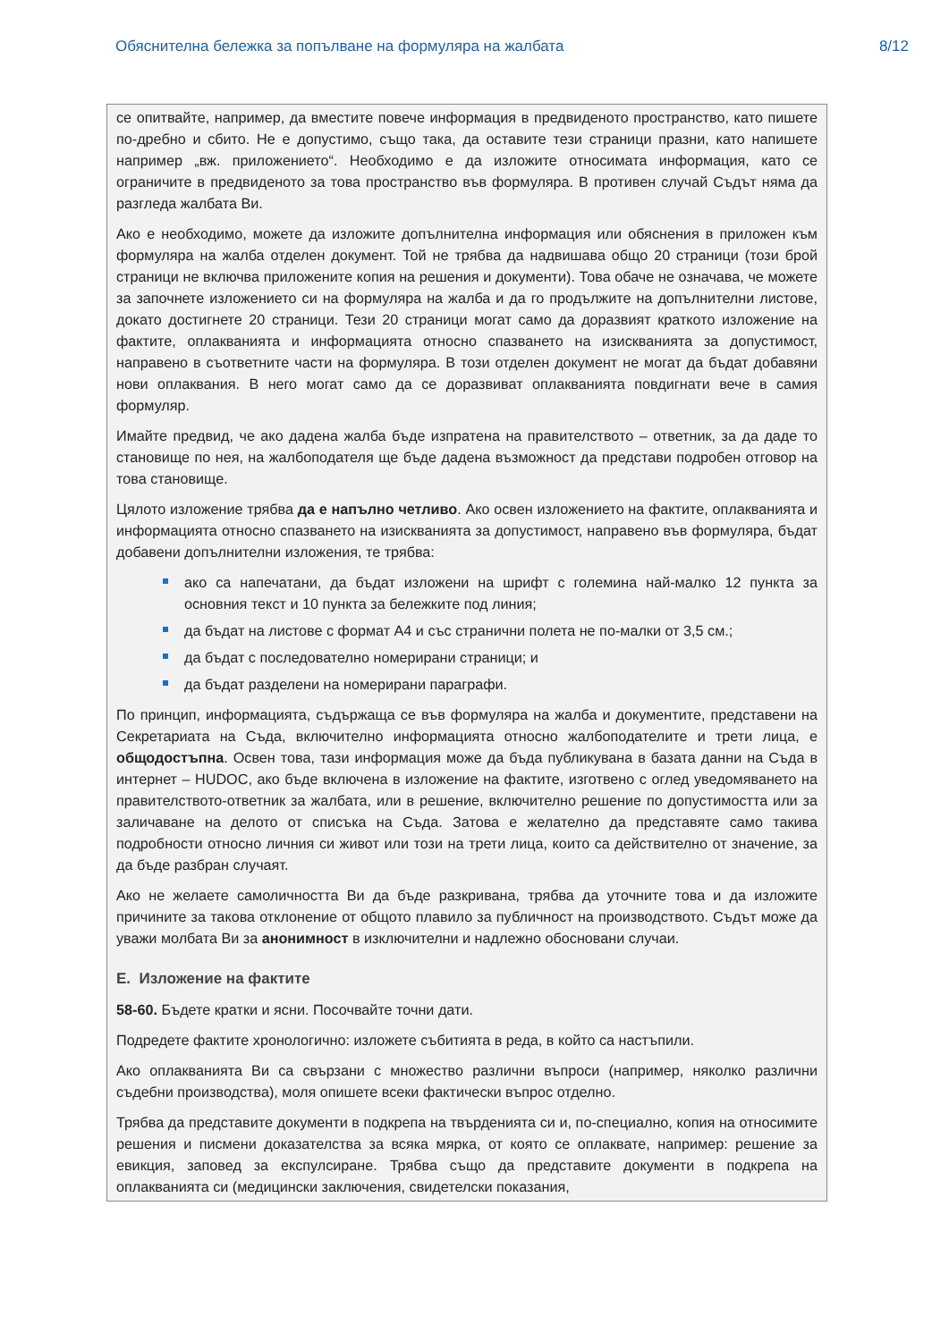Обяснителна бележка за попълване на формуляра на жалбата 8/12
се опитвайте, например, да вместите повече информация в предвиденото пространство, като пишете по-дребно и сбито. Не е допустимо, също така, да оставите тези страници празни, като напишете например „вж. приложението“. Необходимо е да изложите относимата информация, като се ограничите в предвиденото за това пространство във формуляра. В противен случай Съдът няма да разгледа жалбата Ви.
Ако е необходимо, можете да изложите допълнителна информация или обяснения в приложен към формуляра на жалба отделен документ. Той не трябва да надвишава общо 20 страници (този брой страници не включва приложените копия на решения и документи). Това обаче не означава, че можете за започнете изложението си на формуляра на жалба и да го продължите на допълнителни листове, докато достигнете 20 страници. Тези 20 страници могат само да доразвият краткото изложение на фактите, оплакванията и информацията относно спазването на изискванията за допустимост, направено в съответните части на формуляра. В този отделен документ не могат да бъдат добавяни нови оплаквания. В него могат само да се доразвиват оплакванията повдигнати вече в самия формуляр.
Имайте предвид, че ако дадена жалба бъде изпратена на правителството – ответник, за да даде то становище по нея, на жалбоподателя ще бъде дадена възможност да представи подробен отговор на това становище.
Цялото изложение трябва да е напълно четливо. Ако освен изложението на фактите, оплакванията и информацията относно спазването на изискванията за допустимост, направено във формуляра, бъдат добавени допълнителни изложения, те трябва:
ако са напечатани, да бъдат изложени на шрифт с големина най-малко 12 пункта за основния текст и 10 пункта за бележките под линия;
да бъдат на листове с формат А4 и със странични полета не по-малки от 3,5 см.;
да бъдат с последователно номерирани страници; и
да бъдат разделени на номерирани параграфи.
По принцип, информацията, съдържаща се във формуляра на жалба и документите, представени на Секретариата на Съда, включително информацията относно жалбоподателите и трети лица, е общодостъпна. Освен това, тази информация може да бъда публикувана в базата данни на Съда в интернет – HUDOC, ако бъде включена в изложение на фактите, изготвено с оглед уведомяването на правителството-ответник за жалбата, или в решение, включително решение по допустимостта или за заличаване на делото от списъка на Съда. Затова е желателно да представяте само такива подробности относно личния си живот или този на трети лица, които са действително от значение, за да бъде разбран случаят.
Ако не желаете самоличността Ви да бъде разкривана, трябва да уточните това и да изложите причините за такова отклонение от общото плавило за публичност на производството. Съдът може да уважи молбата Ви за анонимност в изключителни и надлежно обосновани случаи.
Е. Изложение на фактите
58-60. Бъдете кратки и ясни. Посочвайте точни дати.
Подредете фактите хронологично: изложете събитията в реда, в който са настъпили.
Ако оплакванията Ви са свързани с множество различни въпроси (например, няколко различни съдебни производства), моля опишете всеки фактически въпрос отделно.
Трябва да представите документи в подкрепа на твърденията си и, по-специално, копия на относимите решения и писмени доказателства за всяка мярка, от която се оплаквате, например: решение за евикция, заповед за експулсиране. Трябва също да представите документи в подкрепа на оплакванията си (медицински заключения, свидетелски показания,